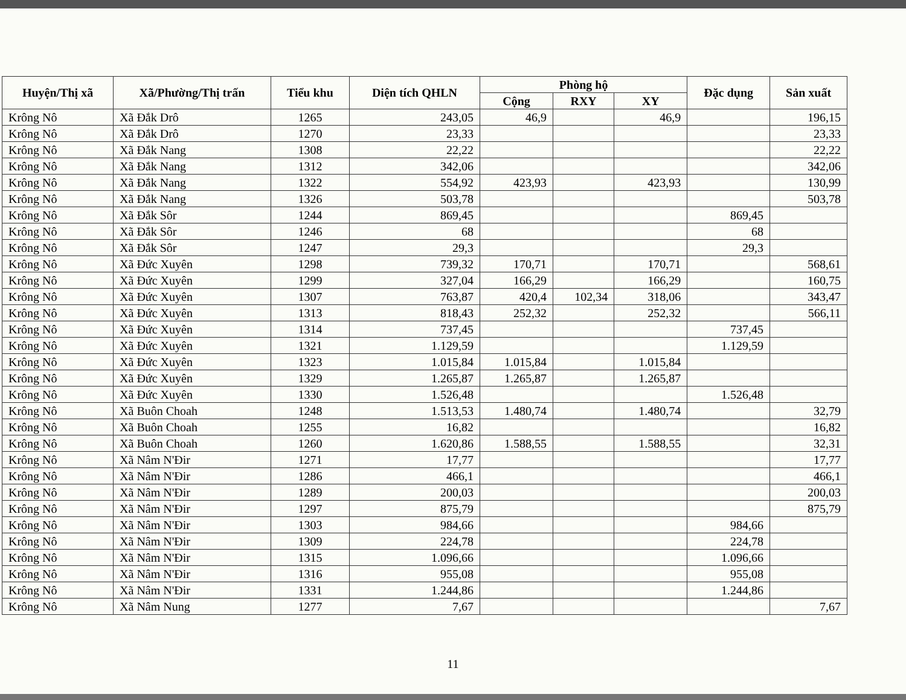| Huyện/Thị xã | Xã/Phường/Thị trấn | Tiểu khu | Diện tích QHLN | Phòng hộ | | | Đặc dụng | Sản xuất |
| --- | --- | --- | --- | --- | --- | --- | --- | --- |
| | | | | Cộng | RXY | XY | | |
| Krông Nô | Xã Đắk Drô | 1265 | 243,05 | 46,9 | | 46,9 | | 196,15 |
| Krông Nô | Xã Đắk Drô | 1270 | 23,33 | | | | | 23,33 |
| Krông Nô | Xã Đắk Nang | 1308 | 22,22 | | | | | 22,22 |
| Krông Nô | Xã Đắk Nang | 1312 | 342,06 | | | | | 342,06 |
| Krông Nô | Xã Đắk Nang | 1322 | 554,92 | 423,93 | | 423,93 | | 130,99 |
| Krông Nô | Xã Đắk Nang | 1326 | 503,78 | | | | | 503,78 |
| Krông Nô | Xã Đắk Sôr | 1244 | 869,45 | | | | 869,45 | |
| Krông Nô | Xã Đắk Sôr | 1246 | 68 | | | | 68 | |
| Krông Nô | Xã Đắk Sôr | 1247 | 29,3 | | | | 29,3 | |
| Krông Nô | Xã Đức Xuyên | 1298 | 739,32 | 170,71 | | 170,71 | | 568,61 |
| Krông Nô | Xã Đức Xuyên | 1299 | 327,04 | 166,29 | | 166,29 | | 160,75 |
| Krông Nô | Xã Đức Xuyên | 1307 | 763,87 | 420,4 | 102,34 | 318,06 | | 343,47 |
| Krông Nô | Xã Đức Xuyên | 1313 | 818,43 | 252,32 | | 252,32 | | 566,11 |
| Krông Nô | Xã Đức Xuyên | 1314 | 737,45 | | | | 737,45 | |
| Krông Nô | Xã Đức Xuyên | 1321 | 1.129,59 | | | | 1.129,59 | |
| Krông Nô | Xã Đức Xuyên | 1323 | 1.015,84 | 1.015,84 | | 1.015,84 | | |
| Krông Nô | Xã Đức Xuyên | 1329 | 1.265,87 | 1.265,87 | | 1.265,87 | | |
| Krông Nô | Xã Đức Xuyên | 1330 | 1.526,48 | | | | 1.526,48 | |
| Krông Nô | Xã Buôn Choah | 1248 | 1.513,53 | 1.480,74 | | 1.480,74 | | 32,79 |
| Krông Nô | Xã Buôn Choah | 1255 | 16,82 | | | | | 16,82 |
| Krông Nô | Xã Buôn Choah | 1260 | 1.620,86 | 1.588,55 | | 1.588,55 | | 32,31 |
| Krông Nô | Xã Nâm N'Đir | 1271 | 17,77 | | | | | 17,77 |
| Krông Nô | Xã Nâm N'Đir | 1286 | 466,1 | | | | | 466,1 |
| Krông Nô | Xã Nâm N'Đir | 1289 | 200,03 | | | | | 200,03 |
| Krông Nô | Xã Nâm N'Đir | 1297 | 875,79 | | | | | 875,79 |
| Krông Nô | Xã Nâm N'Đir | 1303 | 984,66 | | | | 984,66 | |
| Krông Nô | Xã Nâm N'Đir | 1309 | 224,78 | | | | 224,78 | |
| Krông Nô | Xã Nâm N'Đir | 1315 | 1.096,66 | | | | 1.096,66 | |
| Krông Nô | Xã Nâm N'Đir | 1316 | 955,08 | | | | 955,08 | |
| Krông Nô | Xã Nâm N'Đir | 1331 | 1.244,86 | | | | 1.244,86 | |
| Krông Nô | Xã Nâm Nung | 1277 | 7,67 | | | | | 7,67 |
11